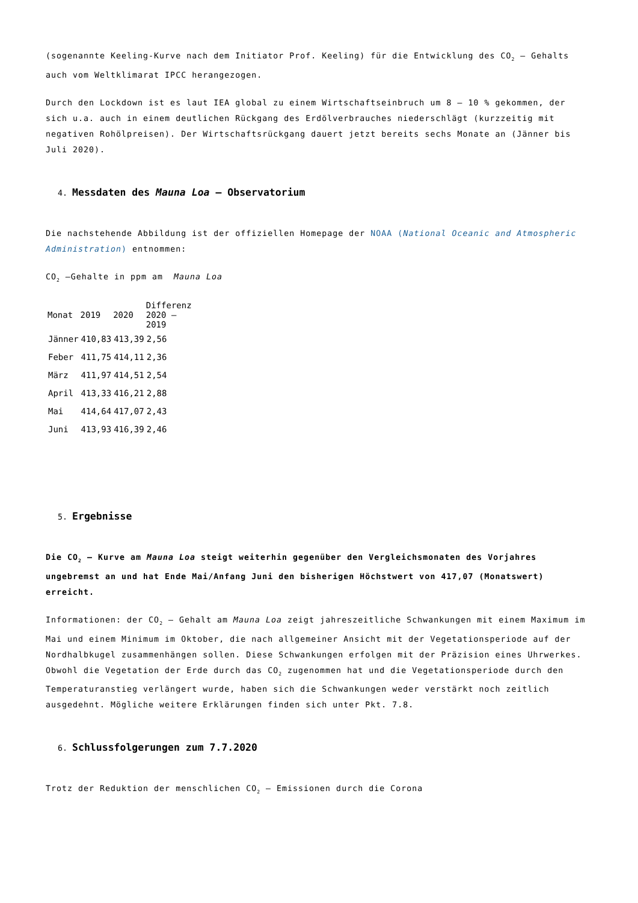(sogenannte Keeling-Kurve nach dem Initiator Prof. Keeling) für die Entwicklung des CO<sub>2</sub> – Gehalts auch vom Weltklimarat IPCC herangezogen.
Durch den Lockdown ist es laut IEA global zu einem Wirtschaftseinbruch um 8 – 10 % gekommen, der sich u.a. auch in einem deutlichen Rückgang des Erdölverbrauches niederschlägt (kurzzeitig mit negativen Rohölpreisen). Der Wirtschaftsrückgang dauert jetzt bereits sechs Monate an (Jänner bis Juli 2020).
4. Messdaten des Mauna Loa – Observatorium
Die nachstehende Abbildung ist der offiziellen Homepage der NOAA (National Oceanic and Atmospheric Administration) entnommen:
CO<sub>2</sub> –Gehalte in ppm am Mauna Loa
| Monat | 2019 | 2020 | Differenz 2020 – 2019 |
| --- | --- | --- | --- |
| Jänner | 410,83 | 413,39 | 2,56 |
| Feber | 411,75 | 414,11 | 2,36 |
| März | 411,97 | 414,51 | 2,54 |
| April | 413,33 | 416,21 | 2,88 |
| Mai | 414,64 | 417,07 | 2,43 |
| Juni | 413,93 | 416,39 | 2,46 |
5. Ergebnisse
Die CO<sub>2</sub> – Kurve am Mauna Loa steigt weiterhin gegenüber den Vergleichsmonaten des Vorjahres ungebremst an und hat Ende Mai/Anfang Juni den bisherigen Höchstwert von 417,07 (Monatswert) erreicht.
Informationen: der CO<sub>2</sub> – Gehalt am Mauna Loa zeigt jahreszeitliche Schwankungen mit einem Maximum im Mai und einem Minimum im Oktober, die nach allgemeiner Ansicht mit der Vegetationsperiode auf der Nordhalbkugel zusammenhängen sollen. Diese Schwankungen erfolgen mit der Präzision eines Uhrwerkes. Obwohl die Vegetation der Erde durch das CO<sub>2</sub> zugenommen hat und die Vegetationsperiode durch den Temperaturanstieg verlängert wurde, haben sich die Schwankungen weder verstärkt noch zeitlich ausgedehnt. Mögliche weitere Erklärungen finden sich unter Pkt. 7.8.
6. Schlussfolgerungen zum 7.7.2020
Trotz der Reduktion der menschlichen CO<sub>2</sub> – Emissionen durch die Corona